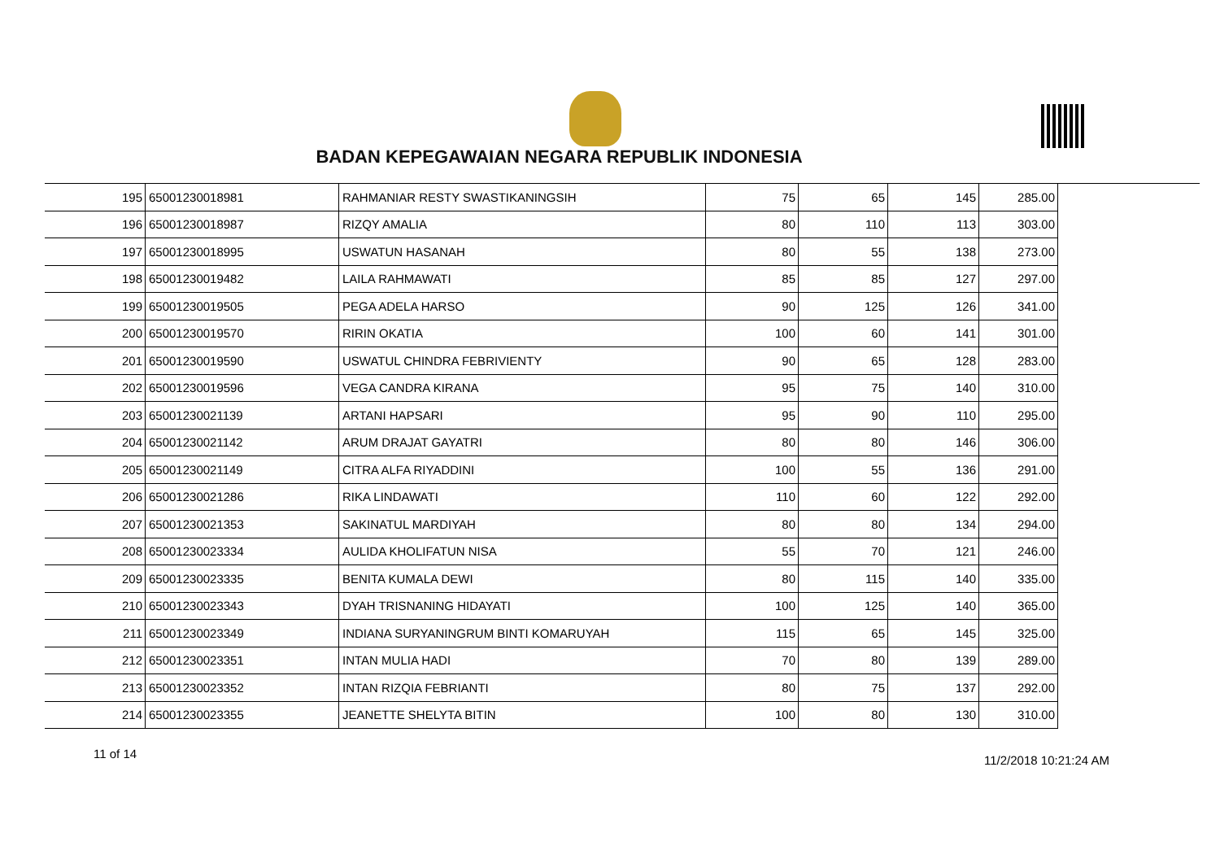BADAN KEPEGAWAIAN NEGARA REPUBLIK INDONESIA
| 195 | 65001230018981 | RAHMANIAR RESTY SWASTIKANINGSIH | 75 | 65 | 145 | 285.00 |
| 196 | 65001230018987 | RIZQY AMALIA | 80 | 110 | 113 | 303.00 |
| 197 | 65001230018995 | USWATUN HASANAH | 80 | 55 | 138 | 273.00 |
| 198 | 65001230019482 | LAILA RAHMAWATI | 85 | 85 | 127 | 297.00 |
| 199 | 65001230019505 | PEGA ADELA HARSO | 90 | 125 | 126 | 341.00 |
| 200 | 65001230019570 | RIRIN OKATIA | 100 | 60 | 141 | 301.00 |
| 201 | 65001230019590 | USWATUL CHINDRA FEBRIVIENTY | 90 | 65 | 128 | 283.00 |
| 202 | 65001230019596 | VEGA CANDRA KIRANA | 95 | 75 | 140 | 310.00 |
| 203 | 65001230021139 | ARTANI HAPSARI | 95 | 90 | 110 | 295.00 |
| 204 | 65001230021142 | ARUM DRAJAT GAYATRI | 80 | 80 | 146 | 306.00 |
| 205 | 65001230021149 | CITRA ALFA RIYADDINI | 100 | 55 | 136 | 291.00 |
| 206 | 65001230021286 | RIKA LINDAWATI | 110 | 60 | 122 | 292.00 |
| 207 | 65001230021353 | SAKINATUL MARDIYAH | 80 | 80 | 134 | 294.00 |
| 208 | 65001230023334 | AULIDA KHOLIFATUN NISA | 55 | 70 | 121 | 246.00 |
| 209 | 65001230023335 | BENITA KUMALA DEWI | 80 | 115 | 140 | 335.00 |
| 210 | 65001230023343 | DYAH TRISNANING HIDAYATI | 100 | 125 | 140 | 365.00 |
| 211 | 65001230023349 | INDIANA SURYANINGRUM BINTI KOMARUYAH | 115 | 65 | 145 | 325.00 |
| 212 | 65001230023351 | INTAN MULIA HADI | 70 | 80 | 139 | 289.00 |
| 213 | 65001230023352 | INTAN RIZQIA FEBRIANTI | 80 | 75 | 137 | 292.00 |
| 214 | 65001230023355 | JEANETTE SHELYTA BITIN | 100 | 80 | 130 | 310.00 |
11 of 14 11/2/2018 10:21:24 AM